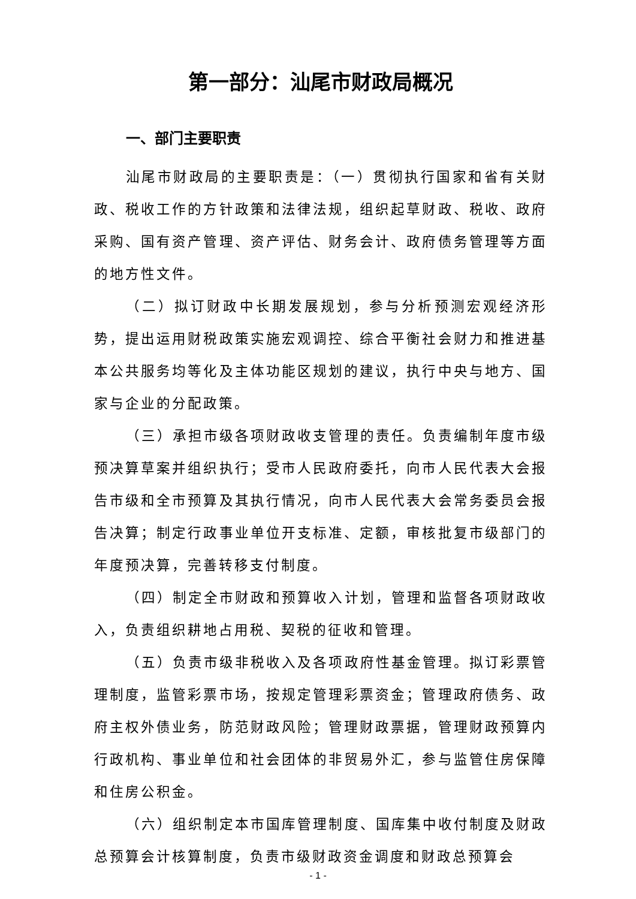第一部分：汕尾市财政局概况
一、部门主要职责
汕尾市财政局的主要职责是：（一）贯彻执行国家和省有关财政、税收工作的方针政策和法律法规，组织起草财政、税收、政府采购、国有资产管理、资产评估、财务会计、政府债务管理等方面的地方性文件。
（二）拟订财政中长期发展规划，参与分析预测宏观经济形势，提出运用财税政策实施宏观调控、综合平衡社会财力和推进基本公共服务均等化及主体功能区规划的建议，执行中央与地方、国家与企业的分配政策。
（三）承担市级各项财政收支管理的责任。负责编制年度市级预决算草案并组织执行；受市人民政府委托，向市人民代表大会报告市级和全市预算及其执行情况，向市人民代表大会常务委员会报告决算；制定行政事业单位开支标准、定额，审核批复市级部门的年度预决算，完善转移支付制度。
（四）制定全市财政和预算收入计划，管理和监督各项财政收入，负责组织耕地占用税、契税的征收和管理。
（五）负责市级非税收入及各项政府性基金管理。拟订彩票管理制度，监管彩票市场，按规定管理彩票资金；管理政府债务、政府主权外债业务，防范财政风险；管理财政票据，管理财政预算内行政机构、事业单位和社会团体的非贸易外汇，参与监管住房保障和住房公积金。
（六）组织制定本市国库管理制度、国库集中收付制度及财政总预算会计核算制度，负责市级财政资金调度和财政总预算会
- 1 -